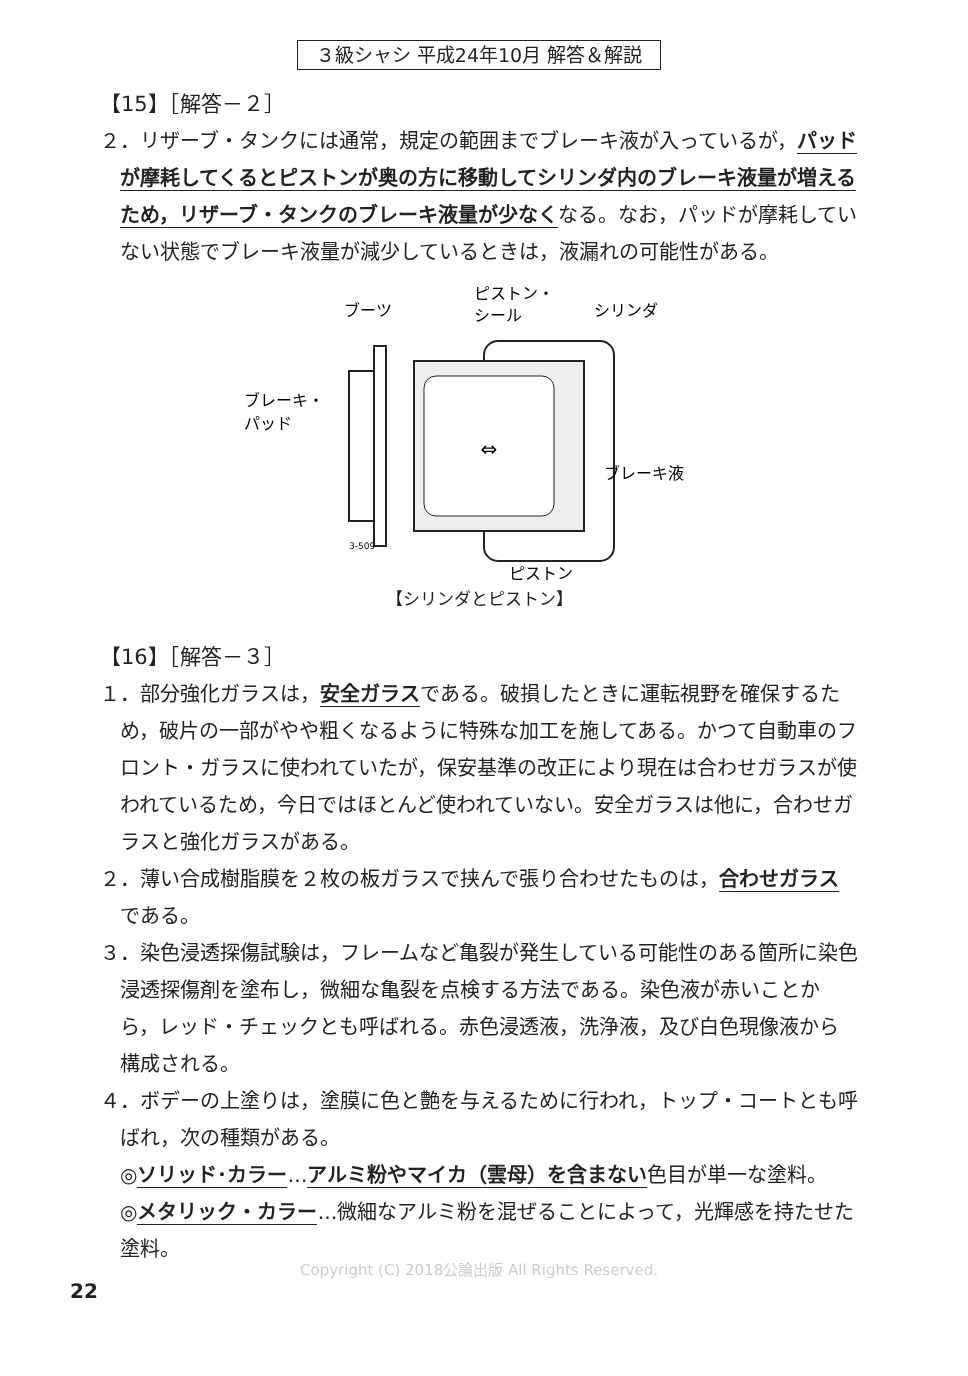３級シャシ 平成24年10月 解答＆解説
【15】［解答－２］
２．リザーブ・タンクには通常，規定の範囲までブレーキ液が入っているが，パッドが摩耗してくるとピストンが奥の方に移動してシリンダ内のブレーキ液量が増えるため，リザーブ・タンクのブレーキ液量が少なくなる。なお，パッドが摩耗していない状態でブレーキ液量が減少しているときは，液漏れの可能性がある。
⇔
ブレーキ・
パッド
ブーツ
ピストン・
シール
シリンダ
ブレーキ液
ピストン
3-509
【シリンダとピストン】
【16】［解答－３］
１．部分強化ガラスは，安全ガラスである。破損したときに運転視野を確保するため，破片の一部がやや粗くなるように特殊な加工を施してある。かつて自動車のフロント・ガラスに使われていたが，保安基準の改正により現在は合わせガラスが使われているため，今日ではほとんど使われていない。安全ガラスは他に，合わせガラスと強化ガラスがある。
２．薄い合成樹脂膜を２枚の板ガラスで挟んで張り合わせたものは，合わせガラスである。
３．染色浸透探傷試験は，フレームなど亀裂が発生している可能性のある箇所に染色浸透探傷剤を塗布し，微細な亀裂を点検する方法である。染色液が赤いことから，レッド・チェックとも呼ばれる。赤色浸透液，洗浄液，及び白色現像液から構成される。
４．ボデーの上塗りは，塗膜に色と艶を与えるために行われ，トップ・コートとも呼ばれ，次の種類がある。
◎ソリッド･カラー…アルミ粉やマイカ（雲母）を含まない色目が単一な塗料。
◎メタリック・カラー…微細なアルミ粉を混ぜることによって，光輝感を持たせた塗料。
Copyright (C) 2018公論出版 All Rights Reserved.
22